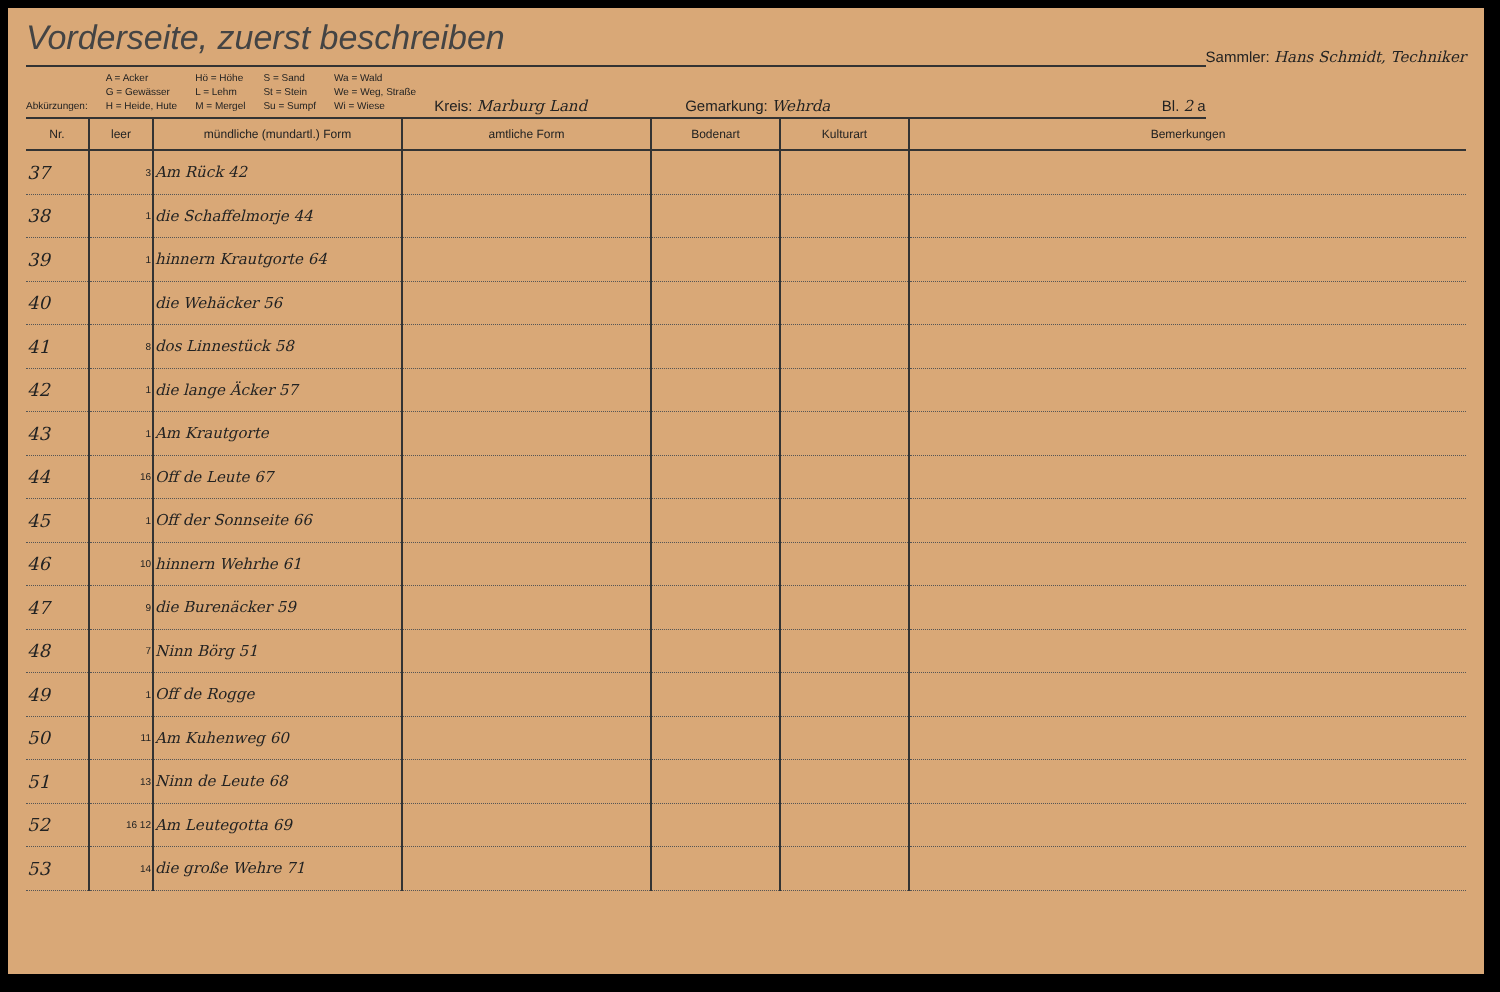Vorderseite, zuerst beschreiben Sammler: Hans Schmidt, Techniker
Abkürzungen:
A = Acker
G = Gewässer
H = Heide, Hute
Hö = Höhe
L = Lehm
M = Mergel
S = Sand
St = Stein
Su = Sumpf
Wa = Wald
We = Weg, Straße
Wi = Wiese
Kreis: Marburg Land
Gemarkung: Wehrda
Bl. 2 a
| Nr. | leer | mündliche (mundartl.) Form | amtliche Form | Bodenart | Kulturart | Bemerkungen |
| --- | --- | --- | --- | --- | --- | --- |
| 37 | 3 | Am Rück 42 | | | | |
| 38 | 1 | die Schaffelmorje 44 | | | | |
| 39 | 1 | hinnern Krautgorte 64 | | | | |
| 40 | | die Wehäcker 56 | | | | |
| 41 | 8 | dos Linnestück 58 | | | | |
| 42 | 1 | die lange Äcker 57 | | | | |
| 43 | 1 | Am Krautgorte | | | | |
| 44 | 16 | Off de Leute 67 | | | | |
| 45 | 1 | Off der Sonnseite 66 | | | | |
| 46 | 10 | hinnern Wehrhe 61 | | | | |
| 47 | 9 | die Burenäcker 59 | | | | |
| 48 | 7 | Ninn Börg 51 | | | | |
| 49 | 1 | Off de Rogge | | | | |
| 50 | 11 | Am Kuhenweg 60 | | | | |
| 51 | 13 | Ninn de Leute 68 | | | | |
| 52 | 16 12 | Am Leutegotta 69 | | | | |
| 53 | 14 | die große Wehre 71 | | | | |